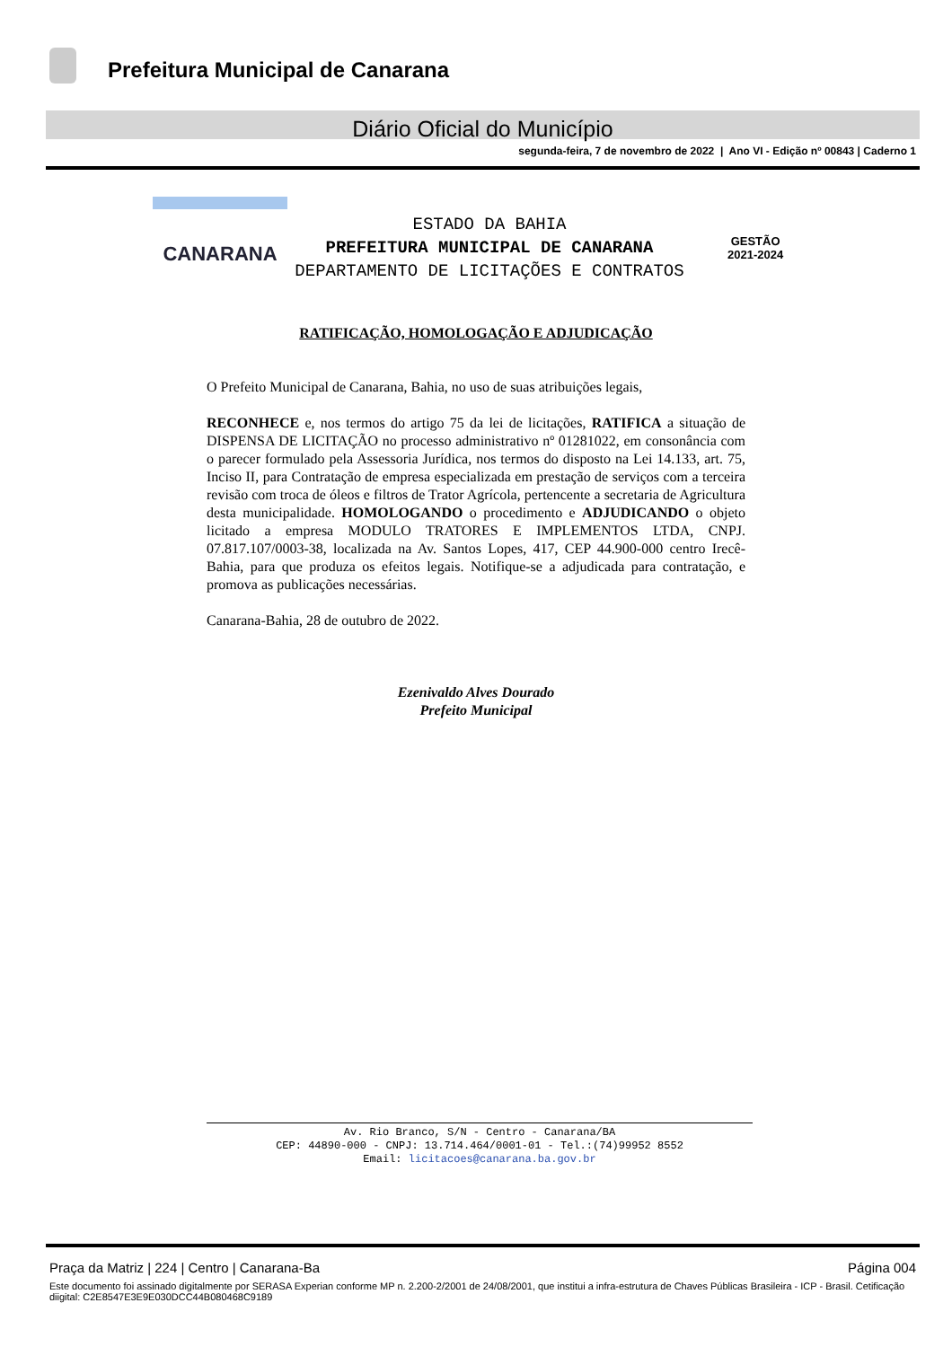Prefeitura Municipal de Canarana
Diário Oficial do Município
segunda-feira, 7 de novembro de 2022 | Ano VI - Edição nº 00843 | Caderno 1
CANARANA
ESTADO DA BAHIA
PREFEITURA MUNICIPAL DE CANARANA
DEPARTAMENTO DE LICITAÇÕES E CONTRATOS
GESTÃO
2021-2024
RATIFICAÇÃO, HOMOLOGAÇÃO E ADJUDICAÇÃO
O Prefeito Municipal de Canarana, Bahia, no uso de suas atribuições legais,
RECONHECE e, nos termos do artigo 75 da lei de licitações, RATIFICA a situação de DISPENSA DE LICITAÇÃO no processo administrativo nº 01281022, em consonância com o parecer formulado pela Assessoria Jurídica, nos termos do disposto na Lei 14.133, art. 75, Inciso II, para Contratação de empresa especializada em prestação de serviços com a terceira revisão com troca de óleos e filtros de Trator Agrícola, pertencente a secretaria de Agricultura desta municipalidade. HOMOLOGANDO o procedimento e ADJUDICANDO o objeto licitado a empresa MODULO TRATORES E IMPLEMENTOS LTDA, CNPJ. 07.817.107/0003-38, localizada na Av. Santos Lopes, 417, CEP 44.900-000 centro Irecê-Bahia, para que produza os efeitos legais. Notifique-se a adjudicada para contratação, e promova as publicações necessárias.
Canarana-Bahia, 28 de outubro de 2022.
Ezenivaldo Alves Dourado
Prefeito Municipal
Av. Rio Branco, S/N - Centro - Canarana/BA
CEP: 44890-000 - CNPJ: 13.714.464/0001-01 - Tel.:(74)99952 8552
Email: licitacoes@canarana.ba.gov.br
Praça da Matriz | 224 | Centro | Canarana-Ba Página 004
Este documento foi assinado digitalmente por SERASA Experian conforme MP n. 2.200-2/2001 de 24/08/2001, que institui a infra-estrutura de Chaves Públicas Brasileira - ICP - Brasil. Cetificação diigital: C2E8547E3E9E030DCC44B080468C9189